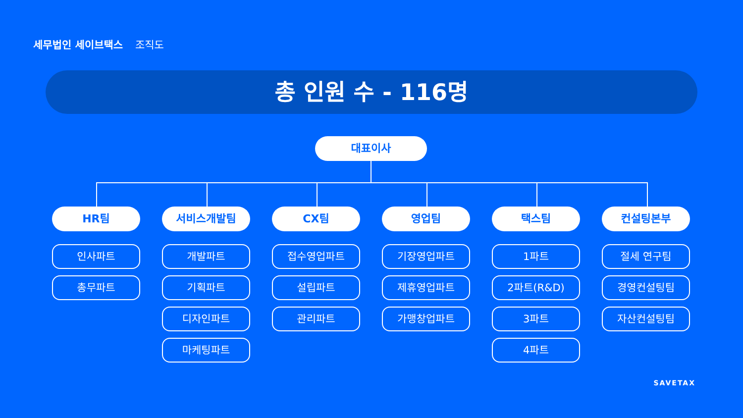세무법인 세이브택스 조직도
총 인원 수 - 116명
대표이사
HR팀
인사파트
총무파트
서비스개발팀
개발파트
기획파트
디자인파트
마케팅파트
CX팀
접수영업파트
설립파트
관리파트
영업팀
기장영업파트
제휴영업파트
가맹창업파트
택스팀
1파트
2파트(R&D)
3파트
4파트
컨설팅본부
절세 연구팀
경영컨설팅팀
자산컨설팅팀
SAVETAX